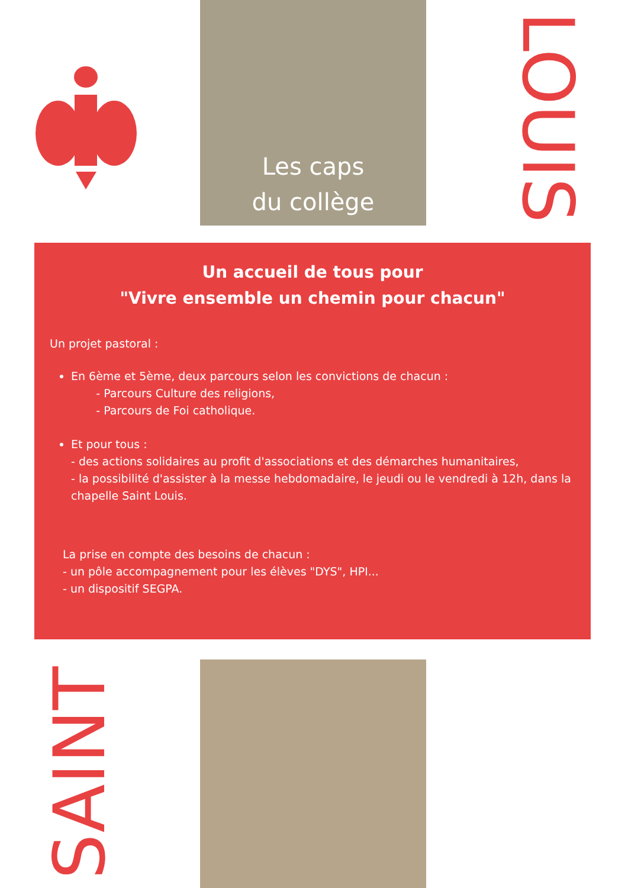Les caps
du collège
LOUIS
Un accueil de tous pour
"Vivre ensemble un chemin pour chacun"
Un projet pastoral :
En 6ème et 5ème, deux parcours selon les convictions de chacun :
- Parcours Culture des religions,
- Parcours de Foi catholique.
Et pour tous :
- des actions solidaires au profit d'associations et des démarches humanitaires,
- la possibilité d'assister à la messe hebdomadaire, le jeudi ou le vendredi à 12h, dans la chapelle Saint Louis.
La prise en compte des besoins de chacun :
- un pôle accompagnement pour les élèves "DYS", HPI...
- un dispositif SEGPA.
SAINT